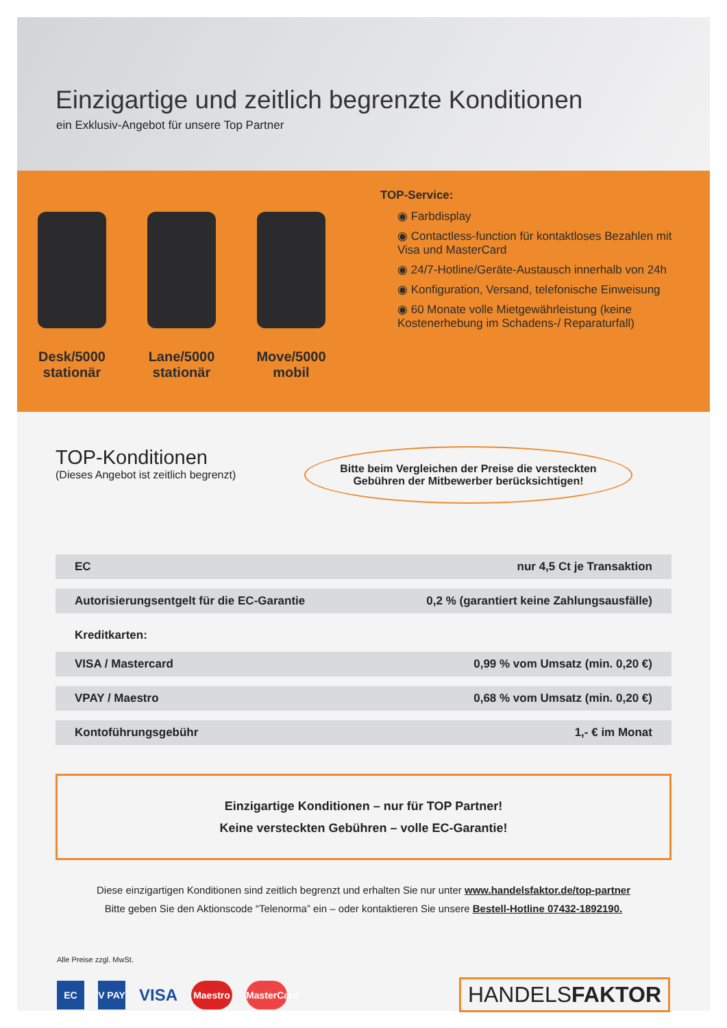Einzigartige und zeitlich begrenzte Konditionen
ein Exklusiv-Angebot für unsere Top Partner
Desk/5000
stationär
Lane/5000
stationär
Move/5000
mobil
TOP-Service:
◉ Farbdisplay
◉ Contactless-function für kontaktloses Bezahlen mit Visa und MasterCard
◉ 24/7-Hotline/Geräte-Austausch innerhalb von 24h
◉ Konfiguration, Versand, telefonische Einweisung
◉ 60 Monate volle Mietgewährleistung (keine Kostenerhebung im Schadens-/ Reparaturfall)
TOP-Konditionen
(Dieses Angebot ist zeitlich begrenzt)
Bitte beim Vergleichen der Preise die versteckten
Gebühren der Mitbewerber berücksichtigen!
| EC | nur 4,5 Ct je Transaktion |
| Autorisierungsentgelt für die EC-Garantie | 0,2 % (garantiert keine Zahlungsausfälle) |
| Kreditkarten: | |
| VISA / Mastercard | 0,99 % vom Umsatz (min. 0,20 €) |
| VPAY / Maestro | 0,68 % vom Umsatz (min. 0,20 €) |
| Kontoführungsgebühr | 1,- € im Monat |
Einzigartige Konditionen – nur für TOP Partner!
Keine versteckten Gebühren – volle EC-Garantie!
Diese einzigartigen Konditionen sind zeitlich begrenzt und erhalten Sie nur unter www.handelsfaktor.de/top-partner
Bitte geben Sie den Aktionscode “Telenorma” ein – oder kontaktieren Sie unsere Bestell-Hotline 07432-1892190.
Alle Preise zzgl. MwSt.
EC
V PAY
VISA
Maestro
MasterCard
HANDELSFAKTOR